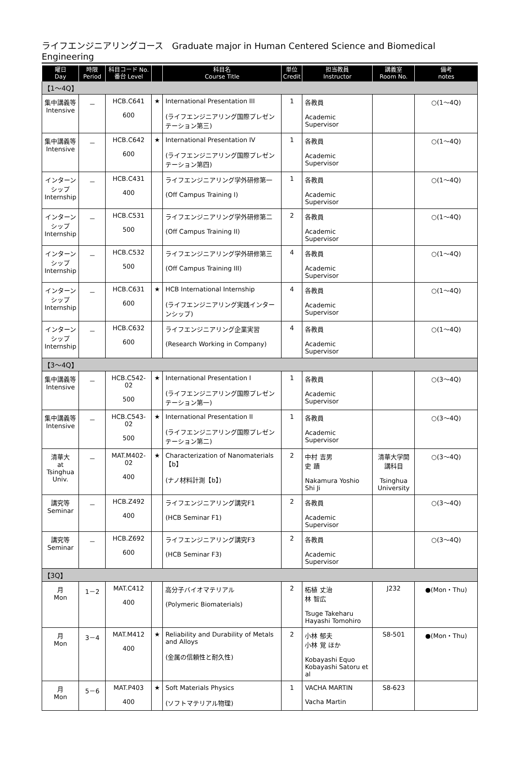ライフエンジニアリングコース　Graduate major in Human Centered Science and Biomedical Engineering
| 曜日 Day | 時限 Period | 科目コード No. 番台 Level | | 科目名 Course Title | 単位 Credit | 担当教員 Instructor | 講義室 Room No. | 備考 notes |
| --- | --- | --- | --- | --- | --- | --- | --- | --- |
| 【1～4Q】 | | | | | | | | |
| 集中講義等 Intensive | － | HCB.C641 600 | ★ | International Presentation III (ライフエンジニアリング国際プレゼンテーション第三) | 1 | 各教員 Academic Supervisor | | ○(1～4Q) |
| 集中講義等 Intensive | － | HCB.C642 600 | ★ | International Presentation IV (ライフエンジニアリング国際プレゼンテーション第四) | 1 | 各教員 Academic Supervisor | | ○(1～4Q) |
| インターンシップ Internship | － | HCB.C431 400 | | ライフエンジニアリング学外研修第一 (Off Campus Training I) | 1 | 各教員 Academic Supervisor | | ○(1～4Q) |
| インターンシップ Internship | － | HCB.C531 500 | | ライフエンジニアリング学外研修第二 (Off Campus Training II) | 2 | 各教員 Academic Supervisor | | ○(1～4Q) |
| インターンシップ Internship | － | HCB.C532 500 | | ライフエンジニアリング学外研修第三 (Off Campus Training III) | 4 | 各教員 Academic Supervisor | | ○(1～4Q) |
| インターンシップ Internship | － | HCB.C631 600 | ★ | HCB International Internship (ライフエンジニアリング実践インターンシップ) | 4 | 各教員 Academic Supervisor | | ○(1～4Q) |
| インターンシップ Internship | － | HCB.C632 600 | | ライフエンジニアリング企業実習 (Research Working in Company) | 4 | 各教員 Academic Supervisor | | ○(1～4Q) |
| 【3～4Q】 | | | | | | | | |
| 集中講義等 Intensive | － | HCB.C542-02 500 | ★ | International Presentation I (ライフエンジニアリング国際プレゼンテーション第一) | 1 | 各教員 Academic Supervisor | | ○(3～4Q) |
| 集中講義等 Intensive | － | HCB.C543-02 500 | ★ | International Presentation II (ライフエンジニアリング国際プレゼンテーション第二) | 1 | 各教員 Academic Supervisor | | ○(3～4Q) |
| 清華大 at Tsinghua Univ. | － | MAT.M402-02 400 | ★ | Characterization of Nanomaterials【b】 (ナノ材料計測【b】) | 2 | 中村 吉男 史 蹟 Nakamura Yoshio Shi Ji | 清華大学開講科目 Tsinghua University | ○(3～4Q) |
| 講究等 Seminar | － | HCB.Z492 400 | | ライフエンジニアリング講究F1 (HCB Seminar F1) | 2 | 各教員 Academic Supervisor | | ○(3～4Q) |
| 講究等 Seminar | － | HCB.Z692 600 | | ライフエンジニアリング講究F3 (HCB Seminar F3) | 2 | 各教員 Academic Supervisor | | ○(3～4Q) |
| 【3Q】 | | | | | | | | |
| 月 Mon | 1－2 | MAT.C412 400 | | 高分子バイオマテリアル (Polymeric Biomaterials) | 2 | 柘植 丈治 林 智広 Tsuge Takeharu Hayashi Tomohiro | J232 | ●(Mon・Thu) |
| 月 Mon | 3－4 | MAT.M412 400 | ★ | Reliability and Durability of Metals and Alloys (金属の信頼性と耐久性) | 2 | 小林 郁夫 小林 覚 ほか Kobayashi Equo Kobayashi Satoru et al | S8-501 | ●(Mon・Thu) |
| 月 Mon | 5－6 | MAT.P403 400 | ★ | Soft Materials Physics (ソフトマテリアル物理) | 1 | VACHA MARTIN Vacha Martin | S8-623 | |